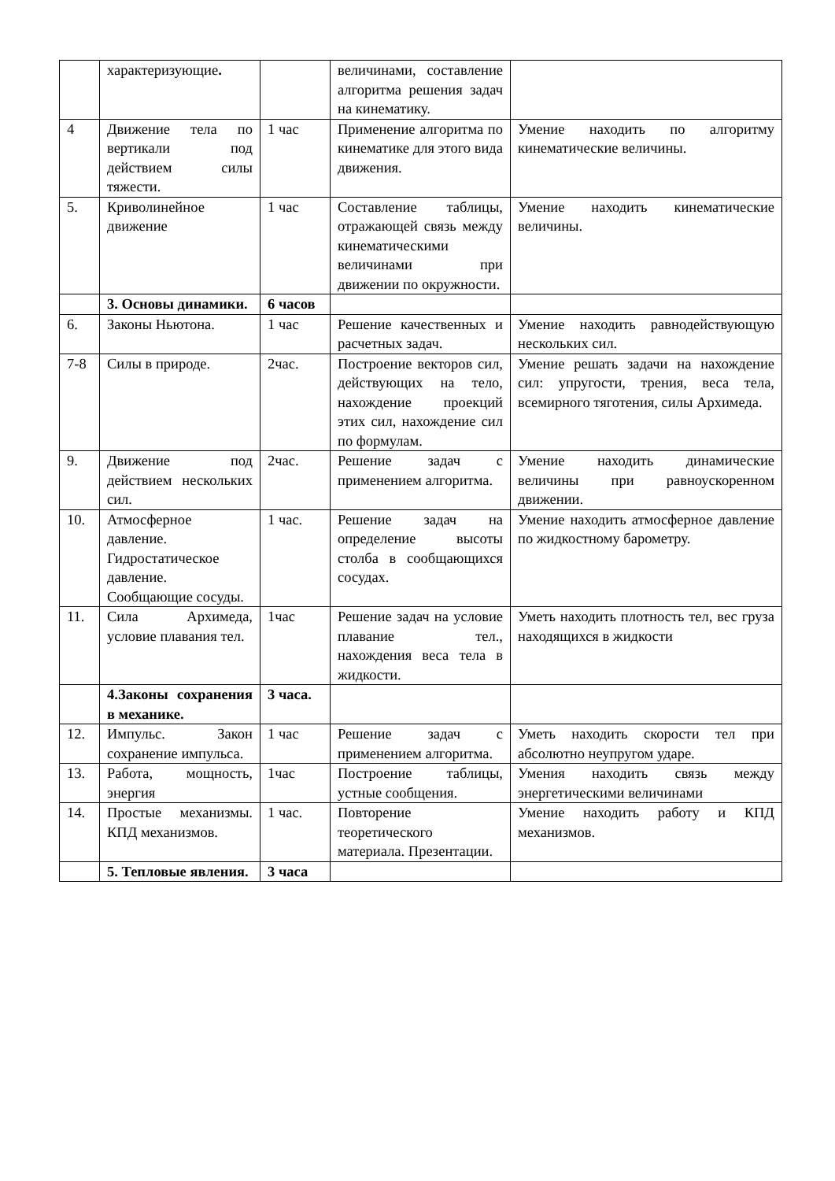| | характеризующие . | | величинами, составление алгоритма решения задач на кинематику. | |
| 4 | Движение тела по вертикали под действием силы тяжести. | 1 час | Применение алгоритма по кинематике для этого вида движения. | Умение находить по алгоритму кинематические величины. |
| 5. | Криволинейное движение | 1 час | Составление таблицы, отражающей связь между кинематическими величинами при движении по окружности. | Умение находить кинематические величины. |
| | 3. Основы динамики. | 6 часов | | |
| 6. | Законы Ньютона. | 1 час | Решение качественных и расчетных задач. | Умение находить равнодействующую нескольких сил. |
| 7-8 | Силы в природе. | 2час. | Построение векторов сил, действующих на тело, нахождение проекций этих сил, нахождение сил по формулам. | Умение решать задачи на нахождение сил: упругости, трения, веса тела, всемирного тяготения, силы Архимеда. |
| 9. | Движение под действием нескольких сил. | 2час. | Решение задач с применением алгоритма. | Умение находить динамические величины при равноускоренном движении. |
| 10. | Атмосферное давление. Гидростатическое давление. Сообщающие сосуды. | 1 час. | Решение задач на определение высоты столба в сообщающихся сосудах. | Умение находить атмосферное давление по жидкостному барометру. |
| 11. | Сила Архимеда, условие плавания тел. | 1час | Решение задач на условие плавание тел., нахождения веса тела в жидкости. | Уметь находить плотность тел, вес груза находящихся в жидкости |
| | 4.Законы сохранения в механике. | 3 часа. | | |
| 12. | Импульс. Закон сохранение импульса. | 1 час | Решение задач с применением алгоритма. | Уметь находить скорости тел при абсолютно неупругом ударе. |
| 13. | Работа, мощность, энергия | 1час | Построение таблицы, устные сообщения. | Умения находить связь между энергетическими величинами |
| 14. | Простые механизмы. КПД механизмов. | 1 час. | Повторение теоретического материала. Презентации. | Умение находить работу и КПД механизмов. |
| | 5. Тепловые явления. | 3 часа | | |